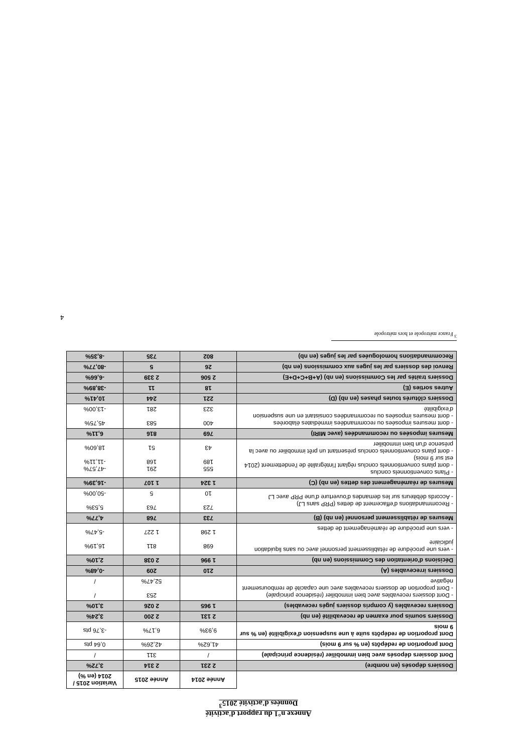Annexe n°1 du rapport d'activité
Données d'activité 2015<sup>3</sup>
| | Année 2014 | Année 2015 | Variation 2015 / 2014 (en %) |
| --- | --- | --- | --- |
| Dossiers déposés (en nombre) | 2 231 | 2 314 | 3,72% |
| Dont dossiers déposés avec bien immobilier (résidence principale) | / | 311 | / |
| Dont proportion de redépôts (en % sur 9 mois) | 41,62% | 42,26% | 0,64 pts |
| Dont proportion de redépôts suite à une suspension d'exigibilité (en % sur 9 mois | 9,93% | 6,17% | -3,76 pts |
| Dossiers soumis pour examen de recevabilité (en nb) | 2 131 | 2 200 | 3,24% |
| Dossiers recevables (y compris dossiers jugés recevables) | 1 965 | 2 026 | 3,10% |
| - Dont dossiers recevables avec bien immobilier (résidence principale) - Dont proportion de dossiers recevables avec une capacité de remboursement négative | | 253 52,47% | / / |
| Dossiers irrecevables (A) | 210 | 209 | -0,48% |
| Décisions d'orientation des Commissions (en nb) | 1 996 | 2 038 | 2,10% |
| - vers une procédure de rétablissement personnel avec ou sans liquidation judiciaire - vers une procédure de réaménagement de dettes | 698 1 298 | 811 1 227 | 16,19% -5,47% |
| Mesures de rétablissement personnel (en nb) (B) | 733 | 768 | 4,77% |
| - Recommandations d'effacement de dettes (PRP sans LJ) - Accords débiteurs sur les demandes d'ouverture d'une PRP avec LJ | 723 10 | 763 5 | 5,53% -50,00% |
| Mesures de réaménagement des dettes (en nb) (C) | 1 324 | 1 107 | -16,39% |
| - Plans conventionnels conclus - dont plans conventionnels conclus réglant l'intégralité de l'endettement (2014 est sur 9 mois) - dont plans conventionnels conclus présentant un prêt immobilier ou avec la présence d'un bien immobilier | 555 189 43 | 291 168 51 | -47,57% -11,11% 18,60% |
| Mesures imposées ou recommandées (avec MIRI) | 769 | 816 | 6,11% |
| - dont mesures imposées ou recommandées immédiates élaborées - dont mesures imposées ou recommandées consistant en une suspension d'exigibilité | 400 323 | 583 281 | 45,75% -13,00% |
| Dossiers clôturés toutes phases (en nb) (D) | 221 | 244 | 10,41% |
| Autres sorties (E) | 18 | 11 | -38,89% |
| Dossiers traités par les Commissions (en nb) (A+B+C+D+E) | 2 506 | 2 339 | -6,66% |
| Renvoi des dossiers par les juges aux commissions (en nb) | 26 | 5 | -80,77% |
| Recommandations homologuées par les juges (en nb) | 802 | 735 | -8,35% |
<sup>3</sup> France métropole et hors métropole
4